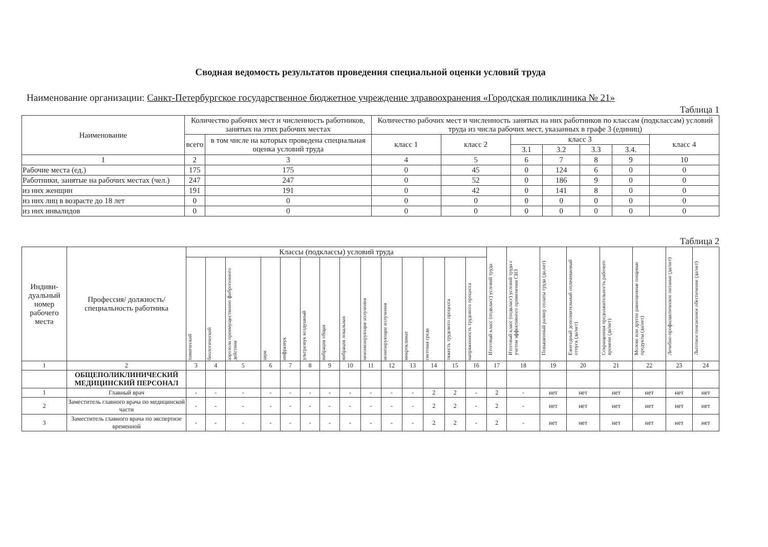Сводная ведомость результатов проведения специальной оценки условий труда
Наименование организации: Санкт-Петербургское государственное бюджетное учреждение здравоохранения «Городская поликлиника № 21»
Таблица 1
| Наименование | Количество рабочих мест и численность работников, занятых на этих рабочих местах | | Количество рабочих мест и численность занятых на них работников по классам (подклассам) условий труда из числа рабочих мест, указанных в графе 3 (единиц) | | | | | | |
| --- | --- | --- | --- | --- | --- | --- | --- | --- | --- |
| | всего | в том числе на которых проведена специальная оценка условий труда | класс 1 | класс 2 | класс 3 | | | | класс 4 |
| | | | | | 3.1 | 3.2 | 3.3 | 3.4. | |
| 1 | 2 | 3 | 4 | 5 | 6 | 7 | 8 | 9 | 10 |
| Рабочие места (ед.) | 175 | 175 | 0 | 45 | 0 | 124 | 6 | 0 | 0 |
| Работники, занятые на рабочих местах (чел.) | 247 | 247 | 0 | 52 | 0 | 186 | 9 | 0 | 0 |
| из них женщин | 191 | 191 | 0 | 42 | 0 | 141 | 8 | 0 | 0 |
| из них лиц в возрасте до 18 лет | 0 | 0 | 0 | 0 | 0 | 0 | 0 | 0 | 0 |
| из них инвалидов | 0 | 0 | 0 | 0 | 0 | 0 | 0 | 0 | 0 |
Таблица 2
| Индиви-дуальный номер рабочего места | Профессия/ должность/ специальность работника | Классы (подклассы) условий труда | | | | | | | | | | | | | | Итоговый класс (подкласс) условий труда | Итоговый класс (подкласс) условий труда с учетом эффективного применения СИЗ | Повышенный размер оплаты труда (да,нет) | Ежегодный дополнительный оплачиваемый отпуск (да/нет) | Сокращенная продолжительность рабочего времени (да/нет) | Молоко или другие равноценные пищевые продукты (да/нет) | Лечебно-профилактическое питание (да/нет) | Льготное пенсионное обеспечение (да/нет) |
| --- | --- | --- | --- | --- | --- | --- | --- | --- | --- | --- | --- | --- | --- | --- | --- | --- | --- | --- | --- | --- | --- | --- | --- |
| | | химический | биологический | аэрозоли преимущественно фиброгенного действия | шум | инфразвук | ультразвук воздушный | вибрация общая | вибрация локальная | неионизирующие излучения | ионизирующие излучения | микроклимат | световая среда | тяжесть трудового процесса | напряженность трудового процесса | | | | | | | | |
| 1 | 2 | 3 | 4 | 5 | 6 | 7 | 8 | 9 | 10 | 11 | 12 | 13 | 14 | 15 | 16 | 17 | 18 | 19 | 20 | 21 | 22 | 23 | 24 |
| | ОБЩЕПОЛИКЛИНИЧЕСКИЙ МЕДИЦИНСКИЙ ПЕРСОНАЛ | | | | | | | | | | | | | | | | | | | | | | |
| 1 | Главный врач | - | - | - | - | - | - | - | - | - | - | - | 2 | 2 | - | 2 | - | нет | нет | нет | нет | нет | нет |
| 2 | Заместитель главного врача по медицинской части | - | - | - | - | - | - | - | - | - | - | - | 2 | 2 | - | 2 | - | нет | нет | нет | нет | нет | нет |
| 3 | Заместитель главного врача по экспертизе временной | - | - | - | - | - | - | - | - | - | - | - | 2 | 2 | - | 2 | - | нет | нет | нет | нет | нет | нет |